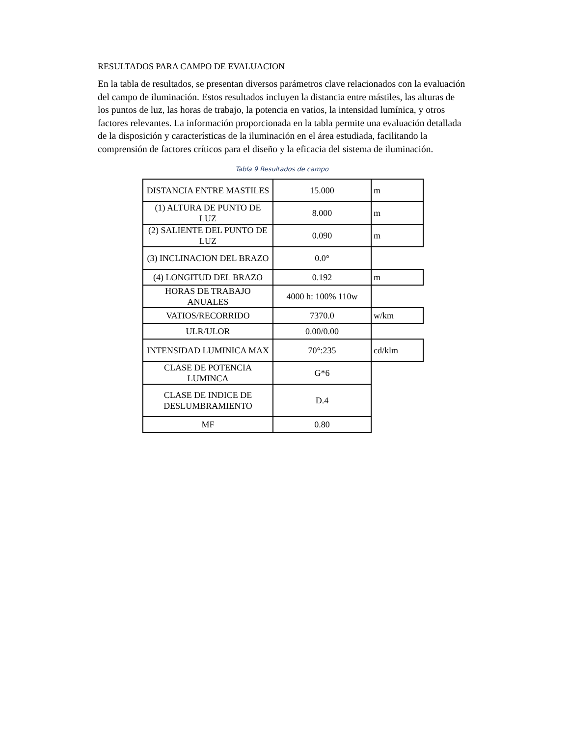RESULTADOS PARA CAMPO DE EVALUACION
En la tabla de resultados, se presentan diversos parámetros clave relacionados con la evaluación del campo de iluminación. Estos resultados incluyen la distancia entre mástiles, las alturas de los puntos de luz, las horas de trabajo, la potencia en vatios, la intensidad lumínica, y otros factores relevantes. La información proporcionada en la tabla permite una evaluación detallada de la disposición y características de la iluminación en el área estudiada, facilitando la comprensión de factores críticos para el diseño y la eficacia del sistema de iluminación.
Tabla 9 Resultados de campo
| DISTANCIA ENTRE MASTILES | 15.000 | m |
| (1) ALTURA DE PUNTO DE LUZ | 8.000 | m |
| (2) SALIENTE DEL PUNTO DE LUZ | 0.090 | m |
| (3) INCLINACION DEL BRAZO | 0.0° | |
| (4) LONGITUD DEL BRAZO | 0.192 | m |
| HORAS DE TRABAJO ANUALES | 4000 h: 100% 110w | |
| VATIOS/RECORRIDO | 7370.0 | w/km |
| ULR/ULOR | 0.00/0.00 | |
| INTENSIDAD LUMINICA MAX | 70°:235 | cd/klm |
| CLASE DE POTENCIA LUMINCA | G*6 | |
| CLASE DE INDICE DE DESLUMBRAMIENTO | D.4 | |
| MF | 0.80 | |